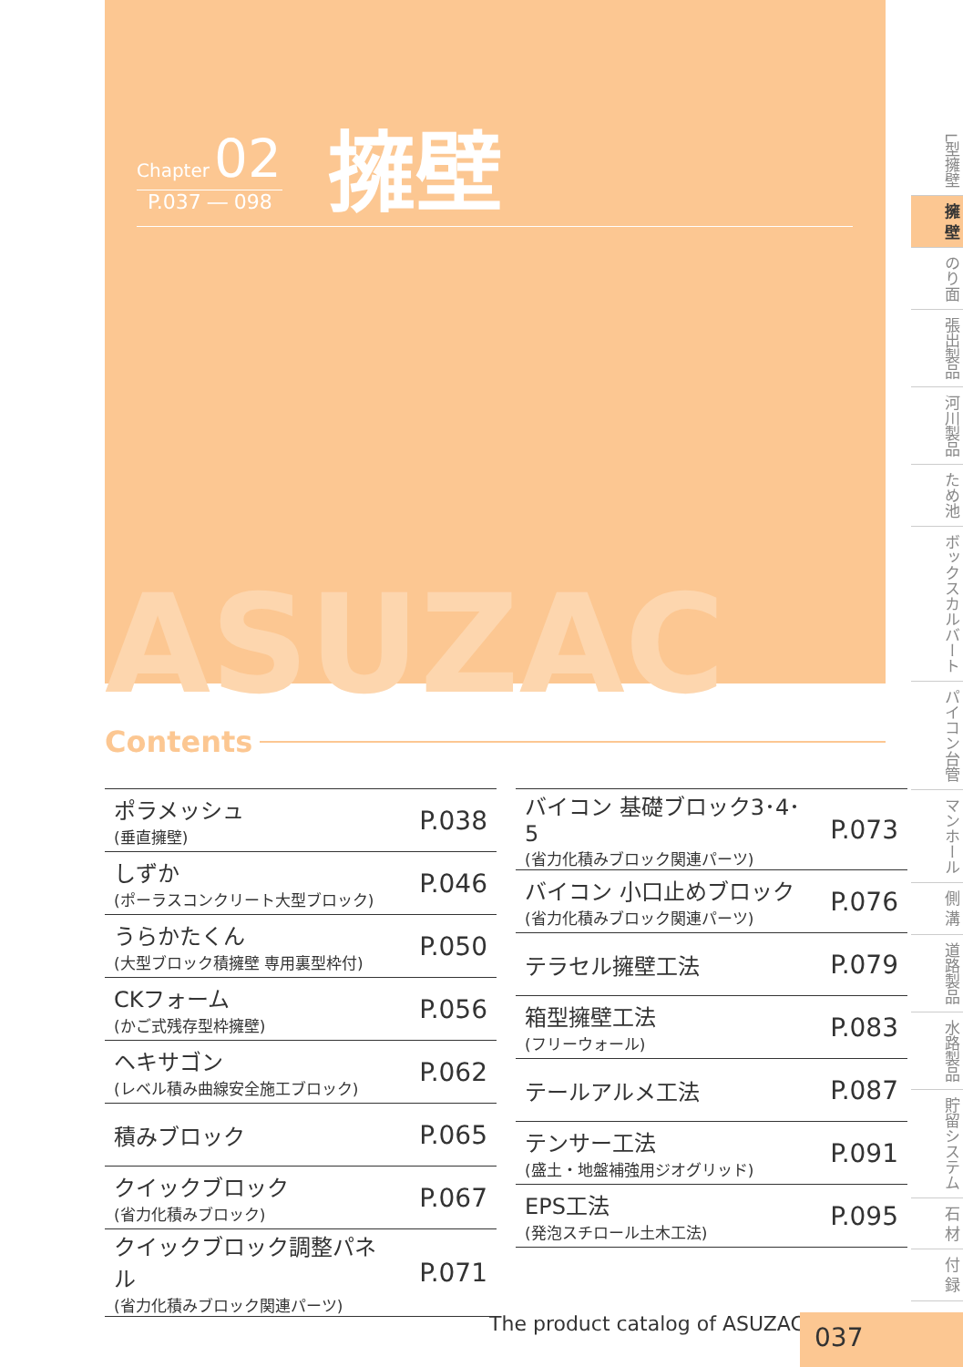Chapter 02
P.037 ― 098
擁壁
ASUZAC
Contents
| ポラメッシュ (垂直擁壁) | P.038 |
| しずか (ポーラスコンクリート大型ブロック) | P.046 |
| うらかたくん (大型ブロック積擁壁 専用裏型枠付) | P.050 |
| CKフォーム (かご式残存型枠擁壁) | P.056 |
| ヘキサゴン (レベル積み曲線安全施工ブロック) | P.062 |
| 積みブロック | P.065 |
| クイックブロック (省力化積みブロック) | P.067 |
| クイックブロック調整パネル (省力化積みブロック関連パーツ) | P.071 |
| バイコン 基礎ブロック3･4･5 (省力化積みブロック関連パーツ) | P.073 |
| バイコン 小口止めブロック (省力化積みブロック関連パーツ) | P.076 |
| テラセル擁壁工法 | P.079 |
| 箱型擁壁工法 (フリーウォール) | P.083 |
| テールアルメ工法 | P.087 |
| テンサー工法 (盛土・地盤補強用ジオグリッド) | P.091 |
| EPS工法 (発泡スチロール土木工法) | P.095 |
L型擁壁
擁 壁
のり面
張出製品
河川製品
ため池
ボックスカルバート
パイコン台管
マンホール
側 溝
道路製品
水路製品
貯留システム
石 材
付 録
The product catalog of ASUZAC 037